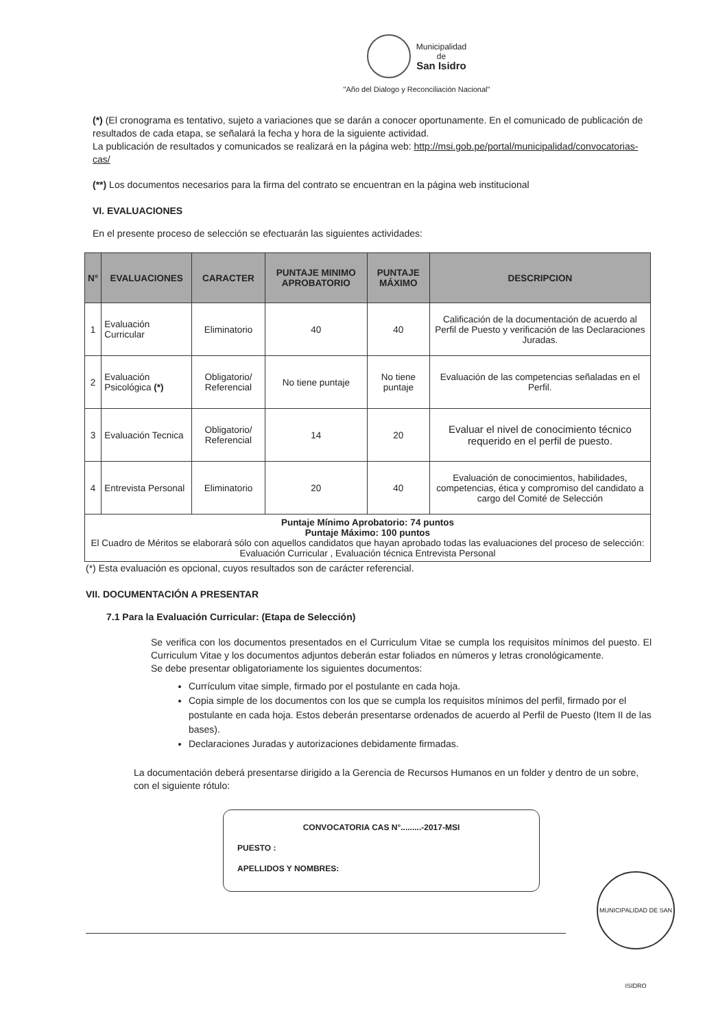Municipalidad
de
San Isidro
"Año del Dialogo y Reconciliación Nacional"
(*) (El cronograma es tentativo, sujeto a variaciones que se darán a conocer oportunamente. En el comunicado de publicación de resultados de cada etapa, se señalará la fecha y hora de la siguiente actividad.
La publicación de resultados y comunicados se realizará en la página web: http://msi.gob.pe/portal/municipalidad/convocatorias-cas/
(**) Los documentos necesarios para la firma del contrato se encuentran en la página web institucional
VI. EVALUACIONES
En el presente proceso de selección se efectuarán las siguientes actividades:
| N° | EVALUACIONES | CARACTER | PUNTAJE MINIMO APROBATORIO | PUNTAJE MÁXIMO | DESCRIPCION |
| --- | --- | --- | --- | --- | --- |
| 1 | Evaluación Curricular | Eliminatorio | 40 | 40 | Calificación de la documentación de acuerdo al Perfil de Puesto y verificación de las Declaraciones Juradas. |
| 2 | Evaluación Psicológica (*) | Obligatorio/ Referencial | No tiene puntaje | No tiene puntaje | Evaluación de las competencias señaladas en el Perfil. |
| 3 | Evaluación Tecnica | Obligatorio/ Referencial | 14 | 20 | Evaluar el nivel de conocimiento técnico requerido en el perfil de puesto. |
| 4 | Entrevista Personal | Eliminatorio | 20 | 40 | Evaluación de conocimientos, habilidades, competencias, ética y compromiso del candidato a cargo del Comité de Selección |
| Puntaje Mínimo Aprobatorio: 74 puntos Puntaje Máximo: 100 puntos El Cuadro de Méritos se elaborará sólo con aquellos candidatos que hayan aprobado todas las evaluaciones del proceso de selección: Evaluación Curricular , Evaluación técnica Entrevista Personal | | | | | |
(*) Esta evaluación es opcional, cuyos resultados son de carácter referencial.
VII. DOCUMENTACIÓN A PRESENTAR
7.1 Para la Evaluación Curricular: (Etapa de Selección)
Se verifica con los documentos presentados en el Curriculum Vitae se cumpla los requisitos mínimos del puesto. El Curriculum Vitae y los documentos adjuntos deberán estar foliados en números y letras cronológicamente.
Se debe presentar obligatoriamente los siguientes documentos:
Currículum vitae simple, firmado por el postulante en cada hoja.
Copia simple de los documentos con los que se cumpla los requisitos mínimos del perfil, firmado por el postulante en cada hoja. Estos deberán presentarse ordenados de acuerdo al Perfil de Puesto (Item II de las bases).
Declaraciones Juradas y autorizaciones debidamente firmadas.
La documentación deberá presentarse dirigido a la Gerencia de Recursos Humanos en un folder y dentro de un sobre, con el siguiente rótulo:
CONVOCATORIA CAS N°.........-2017-MSI
PUESTO :
APELLIDOS Y NOMBRES:
MUNICIPALIDAD DE SAN ISIDRO